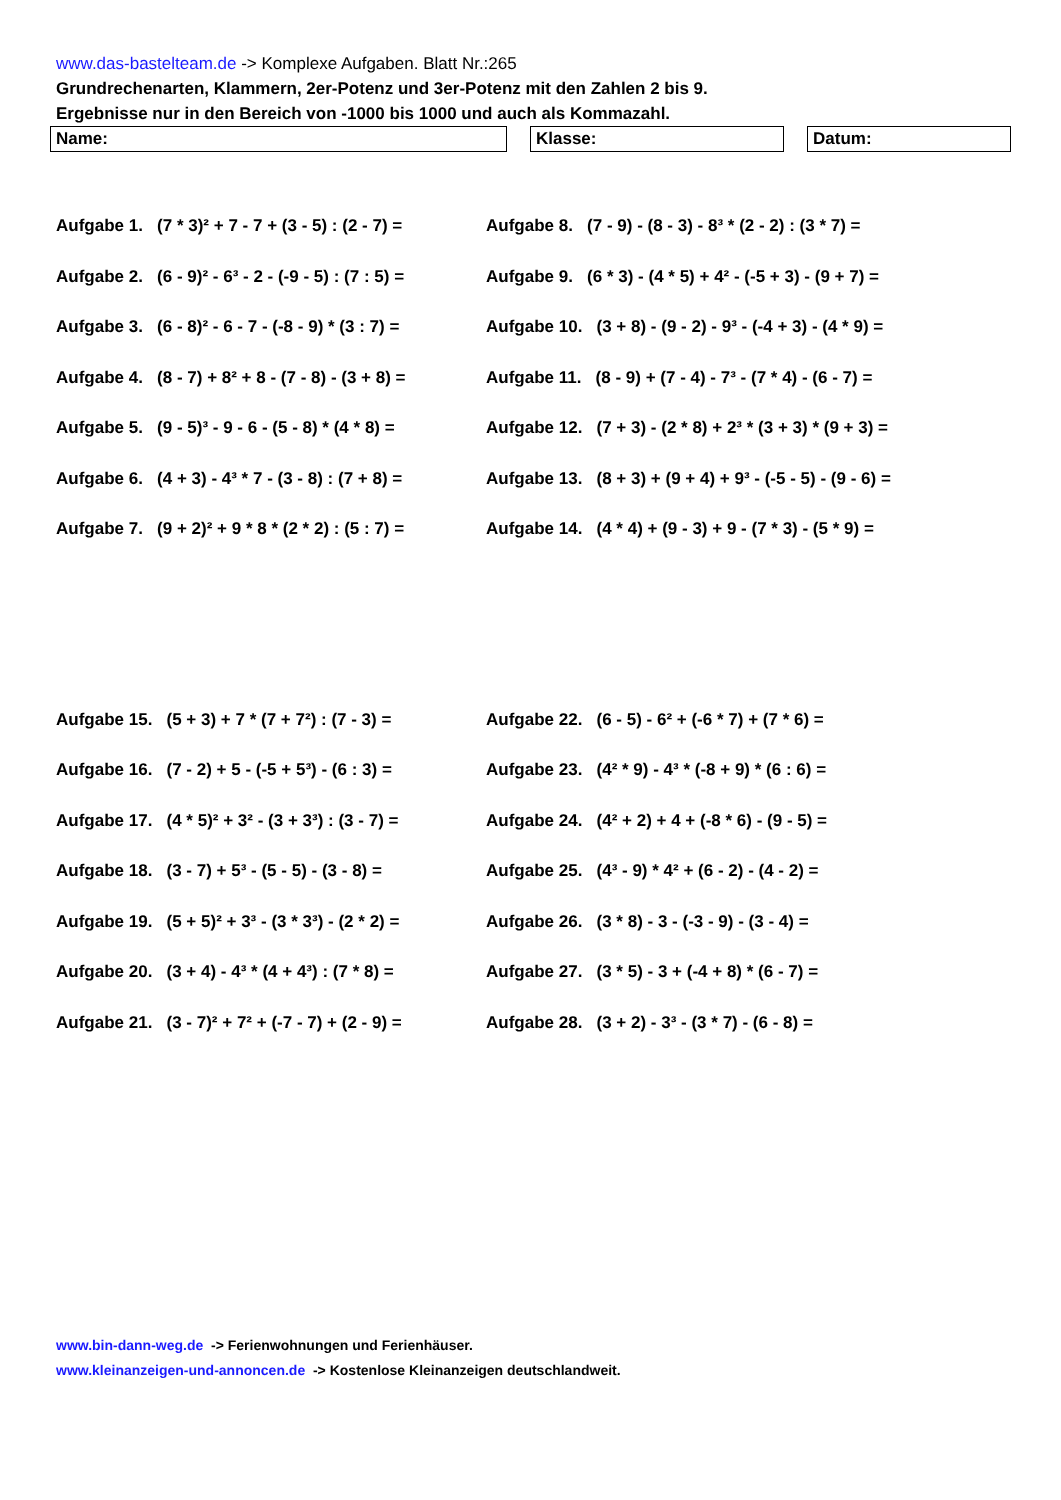www.das-bastelteam.de -> Komplexe Aufgaben. Blatt Nr.:265
Grundrechenarten, Klammern, 2er-Potenz und 3er-Potenz mit den Zahlen 2 bis 9.
Ergebnisse nur in den Bereich von -1000 bis 1000 und auch als Kommazahl.
Name: Klasse: Datum:
Aufgabe 1. (7 * 3)² + 7 - 7 + (3 - 5) : (2 - 7) =
Aufgabe 2. (6 - 9)² - 6³ - 2 - (-9 - 5) : (7 : 5) =
Aufgabe 3. (6 - 8)² - 6 - 7 - (-8 - 9) * (3 : 7) =
Aufgabe 4. (8 - 7) + 8² + 8 - (7 - 8) - (3 + 8) =
Aufgabe 5. (9 - 5)³ - 9 - 6 - (5 - 8) * (4 * 8) =
Aufgabe 6. (4 + 3) - 4³ * 7 - (3 - 8) : (7 + 8) =
Aufgabe 7. (9 + 2)² + 9 * 8 * (2 * 2) : (5 : 7) =
Aufgabe 8. (7 - 9) - (8 - 3) - 8³ * (2 - 2) : (3 * 7) =
Aufgabe 9. (6 * 3) - (4 * 5) + 4² - (-5 + 3) - (9 + 7) =
Aufgabe 10. (3 + 8) - (9 - 2) - 9³ - (-4 + 3) - (4 * 9) =
Aufgabe 11. (8 - 9) + (7 - 4) - 7³ - (7 * 4) - (6 - 7) =
Aufgabe 12. (7 + 3) - (2 * 8) + 2³ * (3 + 3) * (9 + 3) =
Aufgabe 13. (8 + 3) + (9 + 4) + 9³ - (-5 - 5) - (9 - 6) =
Aufgabe 14. (4 * 4) + (9 - 3) + 9 - (7 * 3) - (5 * 9) =
Aufgabe 15. (5 + 3) + 7 * (7 + 7²) : (7 - 3) =
Aufgabe 16. (7 - 2) + 5 - (-5 + 5³) - (6 : 3) =
Aufgabe 17. (4 * 5)² + 3² - (3 + 3³) : (3 - 7) =
Aufgabe 18. (3 - 7) + 5³ - (5 - 5) - (3 - 8) =
Aufgabe 19. (5 + 5)² + 3³ - (3 * 3³) - (2 * 2) =
Aufgabe 20. (3 + 4) - 4³ * (4 + 4³) : (7 * 8) =
Aufgabe 21. (3 - 7)² + 7² + (-7 - 7) + (2 - 9) =
Aufgabe 22. (6 - 5) - 6² + (-6 * 7) + (7 * 6) =
Aufgabe 23. (4² * 9) - 4³ * (-8 + 9) * (6 : 6) =
Aufgabe 24. (4² + 2) + 4 + (-8 * 6) - (9 - 5) =
Aufgabe 25. (4³ - 9) * 4² + (6 - 2) - (4 - 2) =
Aufgabe 26. (3 * 8) - 3 - (-3 - 9) - (3 - 4) =
Aufgabe 27. (3 * 5) - 3 + (-4 + 8) * (6 - 7) =
Aufgabe 28. (3 + 2) - 3³ - (3 * 7) - (6 - 8) =
www.bin-dann-weg.de -> Ferienwohnungen und Ferienhäuser.
www.kleinanzeigen-und-annoncen.de -> Kostenlose Kleinanzeigen deutschlandweit.